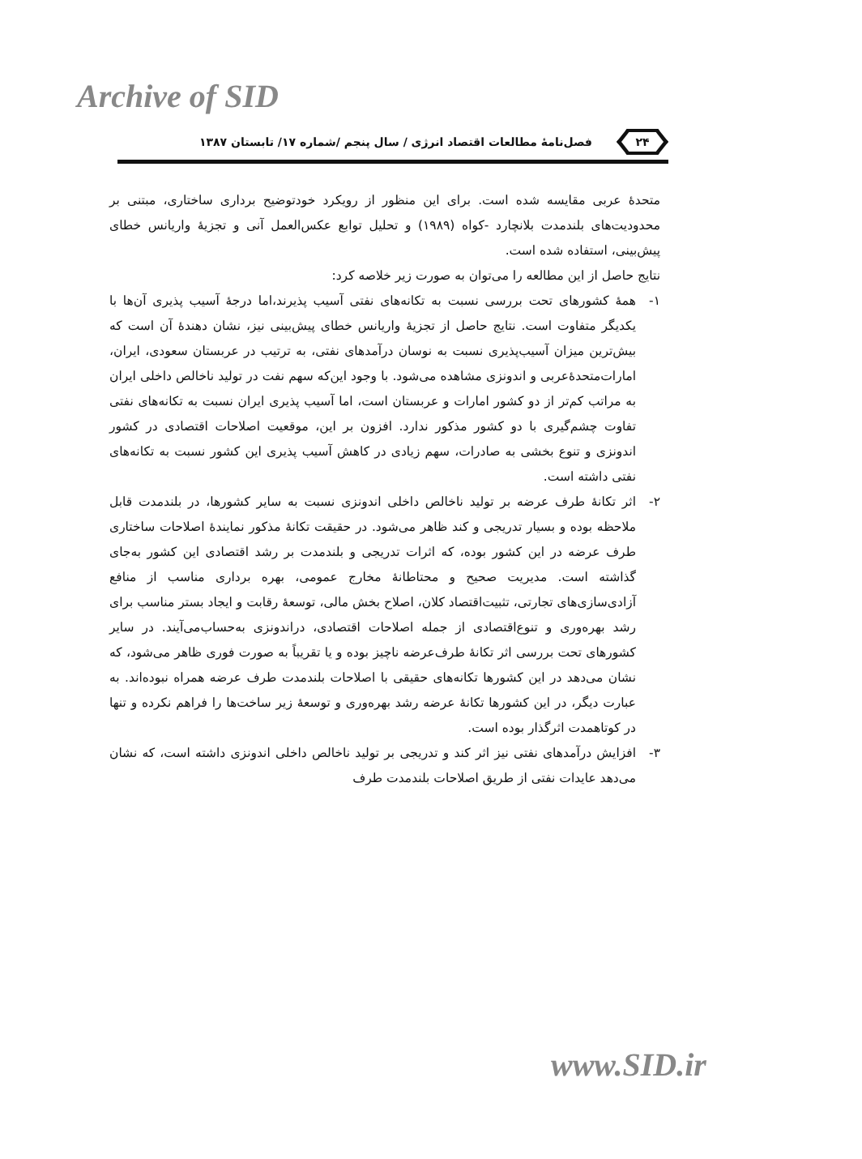Archive of SID
۲۴
فصل‌نامهٔ مطالعات اقتصاد انرژی / سال پنجم /شماره ۱۷/ تابستان ۱۳۸۷
متحدهٔ عربی مقایسه شده است. برای این منظور از رویکرد خودتوضیح برداری ساختاری، مبتنی بر محدودیت‌های بلندمدت بلانچارد -کواه (۱۹۸۹) و تحلیل توابع عکس‌العمل آنی و تجزیهٔ واریانس خطای پیش‌بینی، استفاده شده است.
نتایج حاصل از این مطالعه را می‌توان به صورت زیر خلاصه کرد:
۱- همهٔ کشورهای تحت بررسی نسبت به تکانه‌های نفتی آسیب پذیرند،اما درجهٔ آسیب پذیری آن‌ها با یکدیگر متفاوت است. نتایج حاصل از تجزیهٔ واریانس خطای پیش‌بینی نیز، نشان دهندهٔ آن است که بیش‌ترین میزان آسیب‌پذیری نسبت به نوسان درآمدهای نفتی، به ترتیب در عربستان سعودی، ایران، امارات‌متحدهٔ‌عربی و اندونزی مشاهده می‌شود. با وجود این‌که سهم نفت در تولید ناخالص داخلی ایران به مراتب کم‌تر از دو کشور امارات و عربستان است، اما آسیب پذیری ایران نسبت به تکانه‌های نفتی تفاوت چشم‌گیری با دو کشور مذکور ندارد. افزون بر این، موقعیت اصلاحات اقتصادی در کشور اندونزی و تنوع بخشی به صادرات، سهم زیادی در کاهش آسیب پذیری این کشور نسبت به تکانه‌های نفتی داشته است.
۲- اثر تکانهٔ طرف عرضه بر تولید ناخالص داخلی اندونزی نسبت به سایر کشورها، در بلندمدت قابل ملاحظه بوده و بسیار تدریجی و کند ظاهر می‌شود. در حقیقت تکانهٔ مذکور نمایندهٔ اصلاحات ساختاری طرف عرضه در این کشور بوده، که اثرات تدریجی و بلندمدت بر رشد اقتصادی این کشور به‌جای گذاشته است. مدیریت صحیح و محتاطانهٔ مخارج عمومی، بهره برداری مناسب از منافع آزادی‌سازی‌های تجارتی، تثبیت‌اقتصاد کلان، اصلاح بخش مالی، توسعهٔ رقابت و ایجاد بستر مناسب برای رشد بهره‌وری و تنوع‌اقتصادی از جمله اصلاحات اقتصادی، دراندونزی به‌حساب‌می‌آیند. در سایر کشورهای تحت بررسی اثر تکانهٔ طرف‌عرضه ناچیز بوده و یا تقریباً به صورت فوری ظاهر می‌شود، که نشان می‌دهد در این کشورها تکانه‌های حقیقی با اصلاحات بلندمدت طرف عرضه همراه نبوده‌اند. به عبارت دیگر، در این کشورها تکانهٔ عرضه رشد بهره‌وری و توسعهٔ زیر ساخت‌ها را فراهم نکرده و تنها در کوتاهمدت اثرگذار بوده است.
۳- افزایش درآمدهای نفتی نیز اثر کند و تدریجی بر تولید ناخالص داخلی اندونزی داشته است، که نشان می‌دهد عایدات نفتی از طریق اصلاحات بلندمدت طرف
www.SID.ir